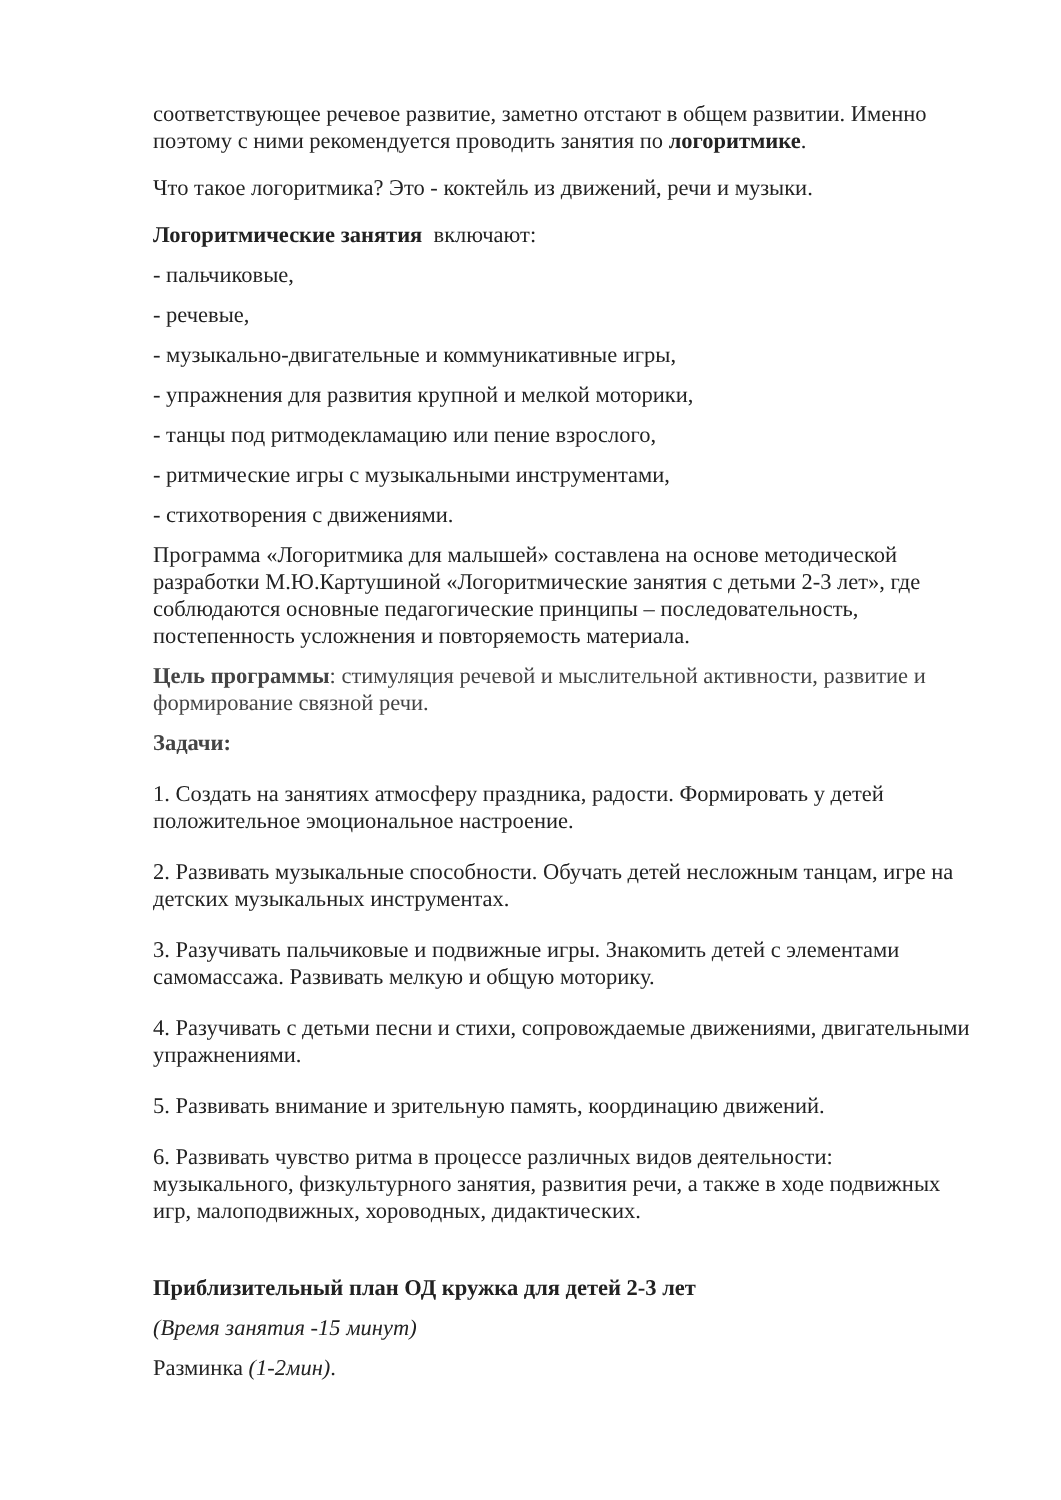соответствующее речевое развитие, заметно отстают в общем развитии. Именно поэтому с ними рекомендуется проводить занятия по логоритмике.
Что такое логоритмика? Это - коктейль из движений, речи и музыки.
Логоритмические занятия включают:
- пальчиковые,
- речевые,
- музыкально-двигательные и коммуникативные игры,
- упражнения для развития крупной и мелкой моторики,
- танцы под ритмодекламацию или пение взрослого,
- ритмические игры с музыкальными инструментами,
- стихотворения с движениями.
Программа «Логоритмика для малышей» составлена на основе методической разработки М.Ю.Картушиной «Логоритмические занятия с детьми 2-3 лет», где соблюдаются основные педагогические принципы – последовательность, постепенность усложнения и повторяемость материала.
Цель программы: стимуляция речевой и мыслительной активности, развитие и формирование связной речи.
Задачи:
1. Создать на занятиях атмосферу праздника, радости. Формировать у детей положительное эмоциональное настроение.
2. Развивать музыкальные способности. Обучать детей несложным танцам, игре на детских музыкальных инструментах.
3. Разучивать пальчиковые и подвижные игры. Знакомить детей с элементами самомассажа. Развивать мелкую и общую моторику.
4. Разучивать с детьми песни и стихи, сопровождаемые движениями, двигательными упражнениями.
5. Развивать внимание и зрительную память, координацию движений.
6. Развивать чувство ритма в процессе различных видов деятельности: музыкального, физкультурного занятия, развития речи, а также в ходе подвижных игр, малоподвижных, хороводных, дидактических.
Приблизительный план ОД кружка для детей 2-3 лет
(Время занятия -15 минут)
Разминка (1-2мин).